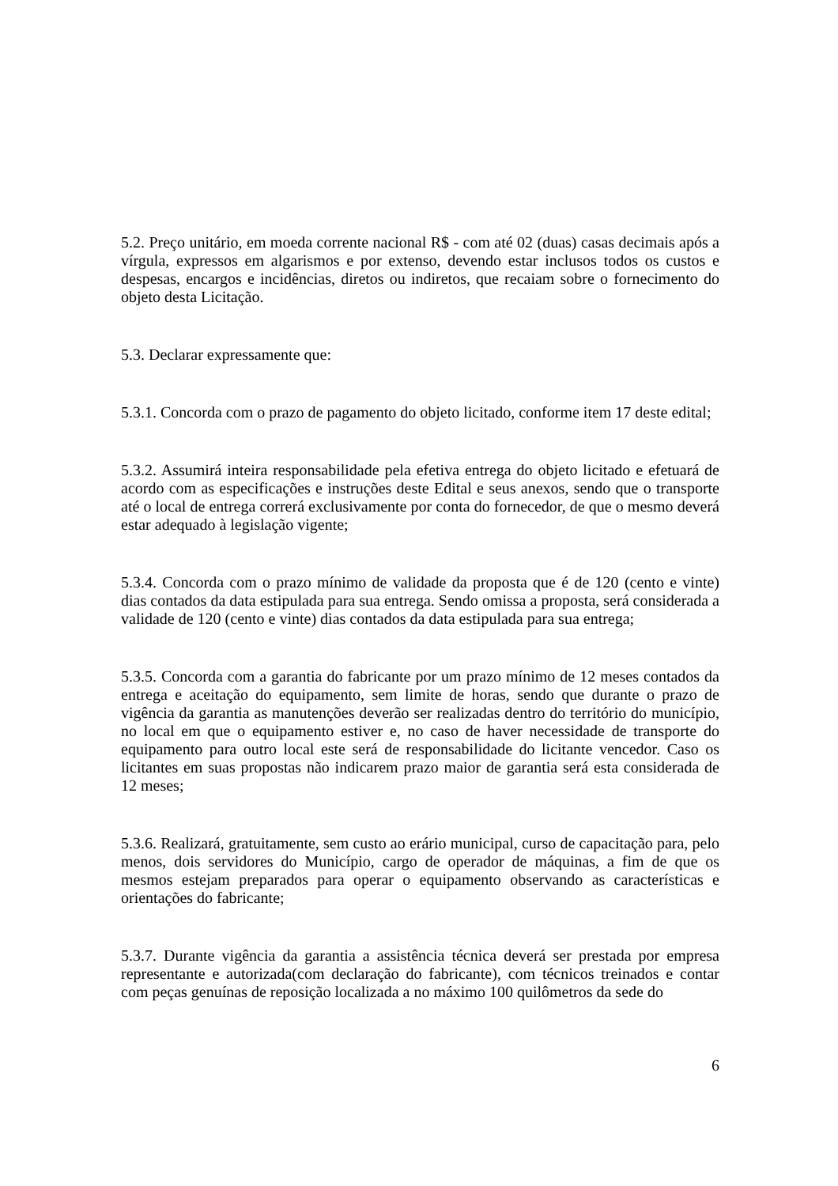5.2. Preço unitário, em moeda corrente nacional R$ - com até 02 (duas) casas decimais após a vírgula, expressos em algarismos e por extenso, devendo estar inclusos todos os custos e despesas, encargos e incidências, diretos ou indiretos, que recaiam sobre o fornecimento do objeto desta Licitação.
5.3. Declarar expressamente que:
5.3.1. Concorda com o prazo de pagamento do objeto licitado, conforme item 17 deste edital;
5.3.2. Assumirá inteira responsabilidade pela efetiva entrega do objeto licitado e efetuará de acordo com as especificações e instruções deste Edital e seus anexos, sendo que o transporte até o local de entrega correrá exclusivamente por conta do fornecedor, de que o mesmo deverá estar adequado à legislação vigente;
5.3.4. Concorda com o prazo mínimo de validade da proposta que é de 120 (cento e vinte) dias contados da data estipulada para sua entrega. Sendo omissa a proposta, será considerada a validade de 120 (cento e vinte) dias contados da data estipulada para sua entrega;
5.3.5. Concorda com a garantia do fabricante por um prazo mínimo de 12 meses contados da entrega e aceitação do equipamento, sem limite de horas, sendo que durante o prazo de vigência da garantia as manutenções deverão ser realizadas dentro do território do município, no local em que o equipamento estiver e, no caso de haver necessidade de transporte do equipamento para outro local este será de responsabilidade do licitante vencedor. Caso os licitantes em suas propostas não indicarem prazo maior de garantia será esta considerada de 12 meses;
5.3.6. Realizará, gratuitamente, sem custo ao erário municipal, curso de capacitação para, pelo menos, dois servidores do Município, cargo de operador de máquinas, a fim de que os mesmos estejam preparados para operar o equipamento observando as características e orientações do fabricante;
5.3.7. Durante vigência da garantia a assistência técnica deverá ser prestada por empresa representante e autorizada(com declaração do fabricante), com técnicos treinados e contar com peças genuínas de reposição localizada a no máximo 100 quilômetros da sede do
6